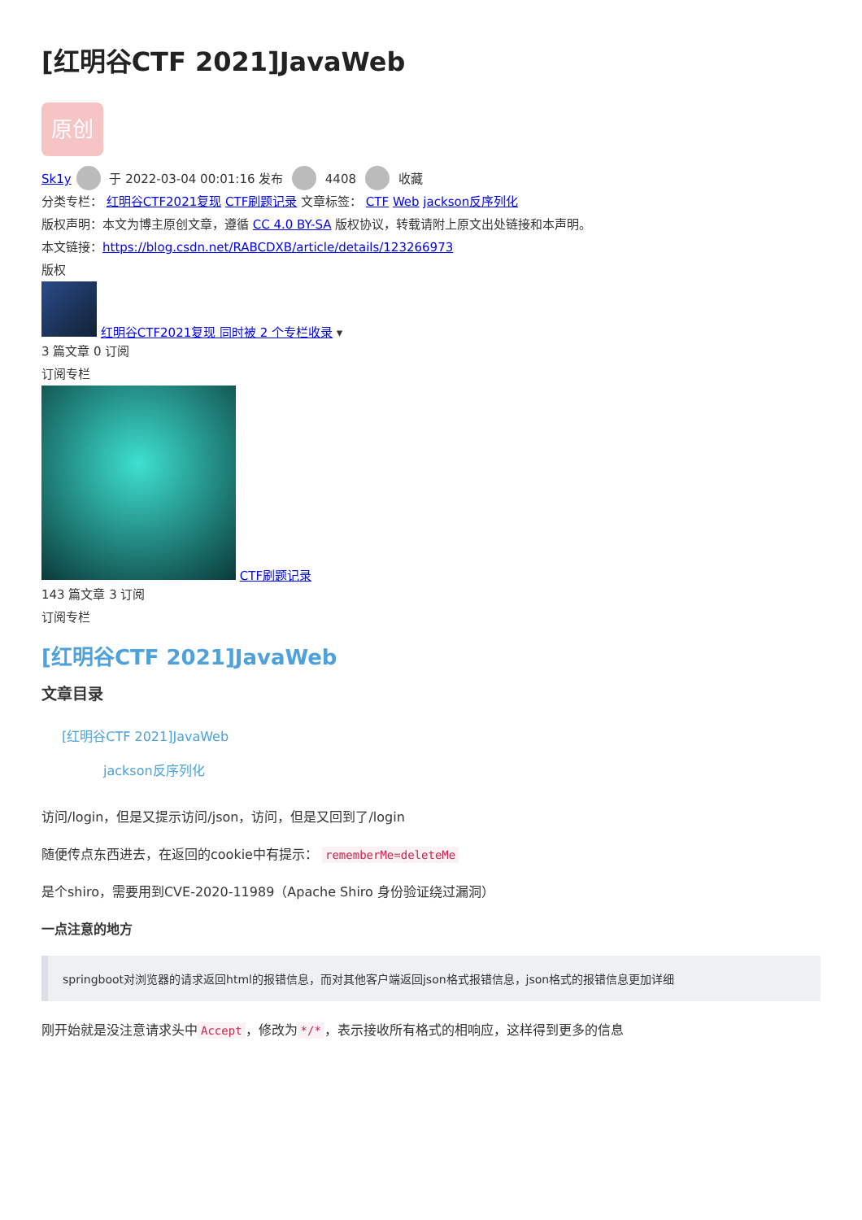[红明谷CTF 2021]JavaWeb
原创
Sk1y 于 2022-03-04 00:01:16 发布 4408 收藏
分类专栏： 红明谷CTF2021复现 CTF刷题记录 文章标签： CTF Web jackson反序列化
版权声明：本文为博主原创文章，遵循 CC 4.0 BY-SA 版权协议，转载请附上原文出处链接和本声明。
本文链接：https://blog.csdn.net/RABCDXB/article/details/123266973
版权
红明谷CTF2021复现 同时被 2 个专栏收录 ▾
3 篇文章 0 订阅
订阅专栏
CTF刷题记录
143 篇文章 3 订阅
订阅专栏
[红明谷CTF 2021]JavaWeb
文章目录
[红明谷CTF 2021]JavaWeb
jackson反序列化
访问/login，但是又提示访问/json，访问，但是又回到了/login
随便传点东西进去，在返回的cookie中有提示： rememberMe=deleteMe
是个shiro，需要用到CVE-2020-11989（Apache Shiro 身份验证绕过漏洞）
一点注意的地方
springboot对浏览器的请求返回html的报错信息，而对其他客户端返回json格式报错信息，json格式的报错信息更加详细
刚开始就是没注意请求头中 Accept ，修改为 */* ，表示接收所有格式的相响应，这样得到更多的信息